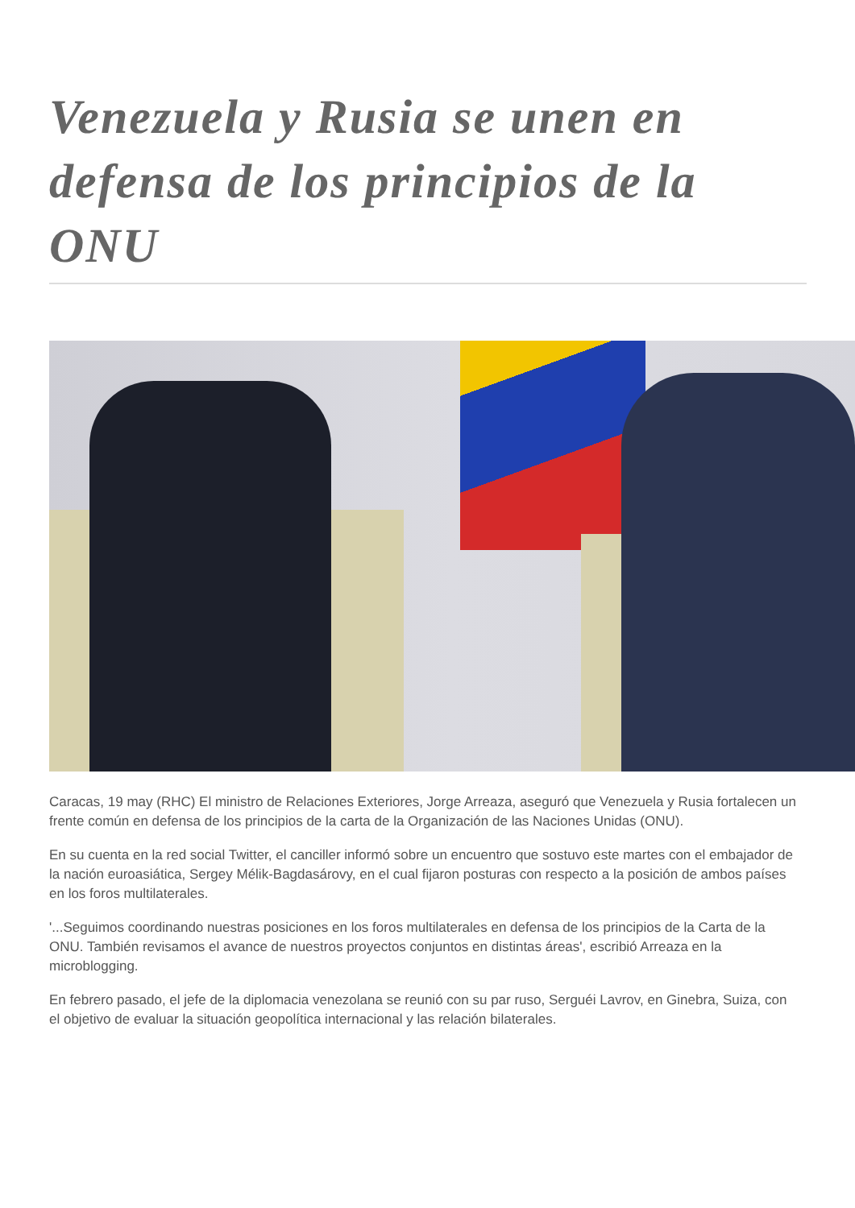Venezuela y Rusia se unen en defensa de los principios de la ONU
Caracas, 19 may (RHC) El ministro de Relaciones Exteriores, Jorge Arreaza, aseguró que Venezuela y Rusia fortalecen un frente común en defensa de los principios de la carta de la Organización de las Naciones Unidas (ONU).
En su cuenta en la red social Twitter, el canciller informó sobre un encuentro que sostuvo este martes con el embajador de la nación euroasiática, Sergey Mélik-Bagdasárovy, en el cual fijaron posturas con respecto a la posición de ambos países en los foros multilaterales.
'...Seguimos coordinando nuestras posiciones en los foros multilaterales en defensa de los principios de la Carta de la ONU. También revisamos el avance de nuestros proyectos conjuntos en distintas áreas', escribió Arreaza en la microblogging.
En febrero pasado, el jefe de la diplomacia venezolana se reunió con su par ruso, Serguéi Lavrov, en Ginebra, Suiza, con el objetivo de evaluar la situación geopolítica internacional y las relación bilaterales.